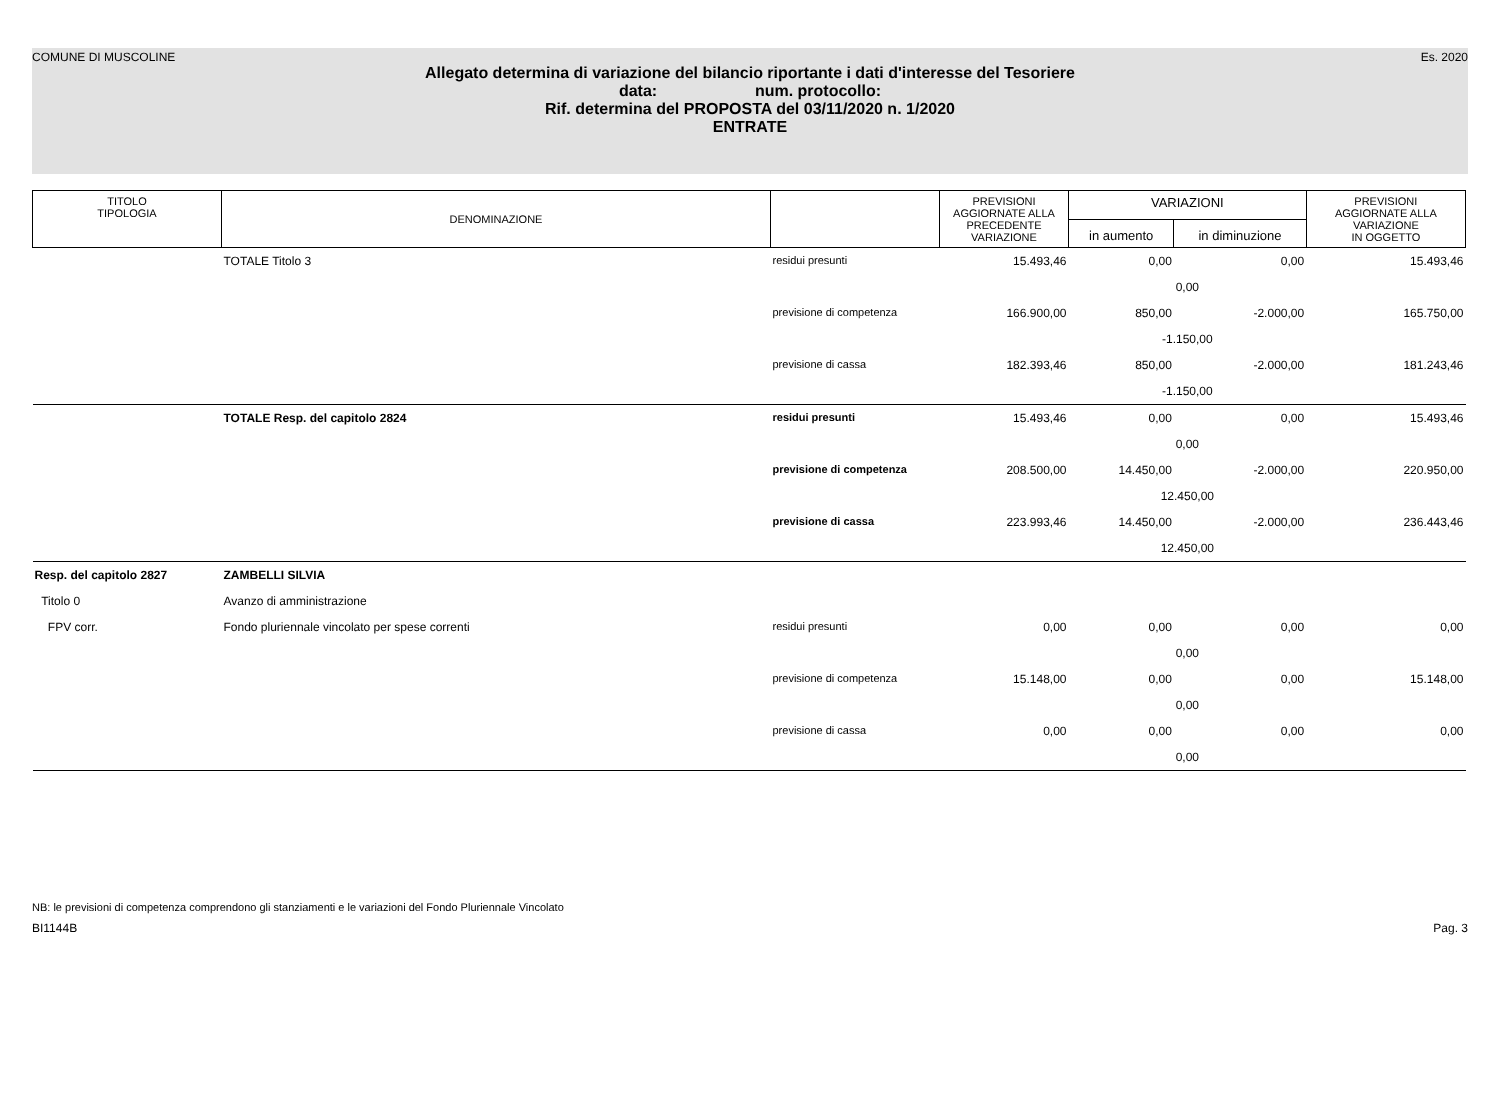COMUNE DI MUSCOLINE Es. 2020
Allegato determina di variazione del bilancio riportante i dati d'interesse del Tesoriere
data: num. protocollo:
Rif. determina del PROPOSTA del 03/11/2020 n. 1/2020
ENTRATE
| TITOLO TIPOLOGIA | DENOMINAZIONE | | PREVISIONI AGGIORNATE ALLA PRECEDENTE VARIAZIONE | VARIAZIONI | | PREVISIONI AGGIORNATE ALLA VARIAZIONE IN OGGETTO |
| --- | --- | --- | --- | --- | --- | --- |
| | | | | in aumento | in diminuzione | |
| | TOTALE Titolo 3 | residui presunti | 15.493,46 | 0,00 | 0,00 | 15.493,46 |
| | | | | 0,00 | | |
| | | previsione di competenza | 166.900,00 | 850,00 | -2.000,00 | 165.750,00 |
| | | | | -1.150,00 | | |
| | | previsione di cassa | 182.393,46 | 850,00 | -2.000,00 | 181.243,46 |
| | | | | -1.150,00 | | |
| | TOTALE Resp. del capitolo 2824 | residui presunti | 15.493,46 | 0,00 | 0,00 | 15.493,46 |
| | | | | 0,00 | | |
| | | previsione di competenza | 208.500,00 | 14.450,00 | -2.000,00 | 220.950,00 |
| | | | | 12.450,00 | | |
| | | previsione di cassa | 223.993,46 | 14.450,00 | -2.000,00 | 236.443,46 |
| | | | | 12.450,00 | | |
| Resp. del capitolo 2827 | ZAMBELLI SILVIA | | | | | |
| Titolo 0 | Avanzo di amministrazione | | | | | |
| FPV corr. | Fondo pluriennale vincolato per spese correnti | residui presunti | 0,00 | 0,00 | 0,00 | 0,00 |
| | | | | 0,00 | | |
| | | previsione di competenza | 15.148,00 | 0,00 | 0,00 | 15.148,00 |
| | | | | 0,00 | | |
| | | previsione di cassa | 0,00 | 0,00 | 0,00 | 0,00 |
| | | | | 0,00 | | |
NB: le previsioni di competenza comprendono gli stanziamenti e le variazioni del Fondo Pluriennale Vincolato
BI1144B Pag. 3